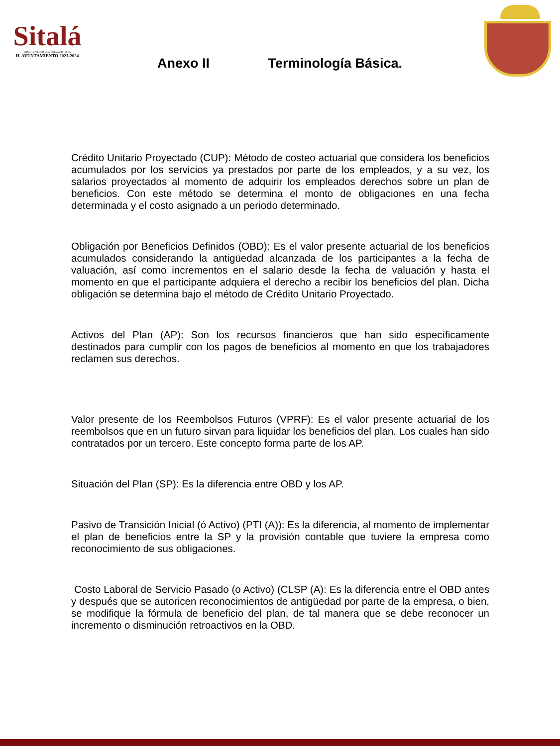Sitalá
CONSTRUYENDO UNA NUEVA HISTORIA
H. AYUNTAMIENTO 2021-2024
Anexo II Terminología Básica.
Crédito Unitario Proyectado (CUP): Método de costeo actuarial que considera los beneficios acumulados por los servicios ya prestados por parte de los empleados, y a su vez, los salarios proyectados al momento de adquirir los empleados derechos sobre un plan de beneficios. Con este método se determina el monto de obligaciones en una fecha determinada y el costo asignado a un periodo determinado.
Obligación por Beneficios Definidos (OBD): Es el valor presente actuarial de los beneficios acumulados considerando la antigüedad alcanzada de los participantes a la fecha de valuación, así como incrementos en el salario desde la fecha de valuación y hasta el momento en que el participante adquiera el derecho a recibir los beneficios del plan. Dicha obligación se determina bajo el método de Crédito Unitario Proyectado.
Activos del Plan (AP): Son los recursos financieros que han sido específicamente destinados para cumplir con los pagos de beneficios al momento en que los trabajadores reclamen sus derechos.
Valor presente de los Reembolsos Futuros (VPRF): Es el valor presente actuarial de los reembolsos que en un futuro sirvan para liquidar los beneficios del plan. Los cuales han sido contratados por un tercero. Este concepto forma parte de los AP.
Situación del Plan (SP): Es la diferencia entre OBD y los AP.
Pasivo de Transición Inicial (ó Activo) (PTI (A)): Es la diferencia, al momento de implementar el plan de beneficios entre la SP y la provisión contable que tuviere la empresa como reconocimiento de sus obligaciones.
Costo Laboral de Servicio Pasado (o Activo) (CLSP (A): Es la diferencia entre el OBD antes y después que se autoricen reconocimientos de antigüedad por parte de la empresa, o bien, se modifique la fórmula de beneficio del plan, de tal manera que se debe reconocer un incremento o disminución retroactivos en la OBD.